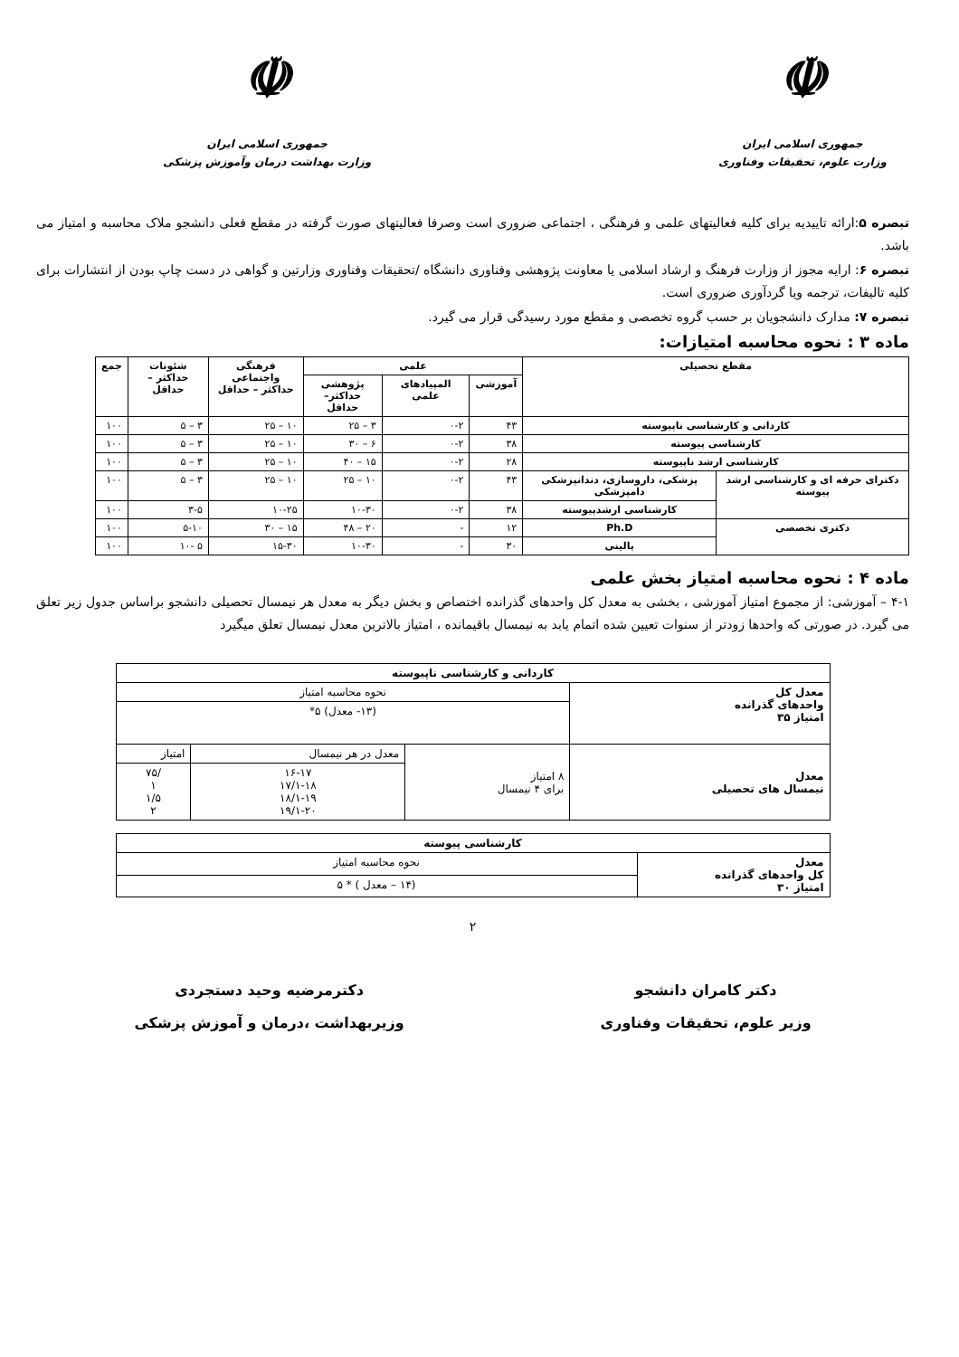☫
جمهوری اسلامی ایران
وزارت علوم، تحقیقات وفناوری
☫
جمهوری اسلامی ایران
وزارت بهداشت درمان وآموزش پزشکی
تبصره ۵:ارائه تاییدیه برای کلیه فعالیتهای علمی و فرهنگی ، اجتماعی ضروری است وصرفا فعالیتهای صورت گرفته در مقطع فعلی دانشجو ملاک محاسبه و امتیاز می باشد.
تبصره ۶: ارایه مجوز از وزارت فرهنگ و ارشاد اسلامی یا معاونت پژوهشی وفناوری دانشگاه /تحقیقات وفناوری وزارتین و گواهی در دست چاپ بودن از انتشارات برای کلیه تالیفات، ترجمه ویا گردآوری ضروری است.
تبصره ۷: مدارک دانشجویان بر حسب گروه تخصصی و مقطع مورد رسیدگی قرار می گیرد.
ماده ۳ : نحوه محاسبه امتیازات:
| مقطع تحصیلی | | علمی | | | فرهنگی واجتماعی حداکثر – حداقل | شئونات حداکثر – حداقل | جمع |
| --- | --- | --- | --- | --- | --- | --- | --- |
| | | آموزشی | المپیادهای علمی | پژوهشی حداکثر– حداقل | | | |
| کاردانی و کارشناسی ناپیوسته | | ۴۳ | ۰-۲ | ۳ – ۲۵ | ۱۰ – ۲۵ | ۳ – ۵ | ۱۰۰ |
| کارشناسی پیوسته | | ۳۸ | ۰-۲ | ۶ – ۳۰ | ۱۰ – ۲۵ | ۳ – ۵ | ۱۰۰ |
| کارشناسی ارشد ناپیوسته | | ۲۸ | ۰-۲ | ۱۵ – ۴۰ | ۱۰ – ۲۵ | ۳ – ۵ | ۱۰۰ |
| دکترای حرفه ای و کارشناسی ارشد پیوسته | پزشکی، داروسازی، دندانپزشکی دامپزشکی | ۴۳ | ۰-۲ | ۱۰ – ۲۵ | ۱۰ – ۲۵ | ۳ – ۵ | ۱۰۰ |
| | کارشناسی ارشدپیوسته | ۳۸ | ۰-۲ | ۱۰-۳۰ | ۱۰-۲۵ | ۳-۵ | ۱۰۰ |
| دکتری تخصصی | Ph.D | ۱۲ | - | ۲۰ – ۴۸ | ۱۵ – ۳۰ | ۵-۱۰ | ۱۰۰ |
| | بالینی | ۳۰ | - | ۱۰-۳۰ | ۱۵-۳۰ | ۵ -۱۰ | ۱۰۰ |
ماده ۴ : نحوه محاسبه امتیاز بخش علمی
۴-۱ – آموزشی: از مجموع امتیاز آموزشی ، بخشی به معدل کل واحدهای گذرانده اختصاص و بخش دیگر به معدل هر نیمسال تحصیلی دانشجو براساس جدول زیر تعلق می گیرد. در صورتی که واحدها زودتر از سنوات تعیین شده اتمام یابد به نیمسال باقیمانده ، امتیاز بالاترین معدل نیمسال تعلق میگیرد
| کاردانی و کارشناسی ناپیوسته | | | |
| --- | --- | --- | --- |
| معدل کل واحدهای گذرانده امتیاز ۳۵ | نحوه محاسبه امتیاز | | |
| | (۱۳- معدل) ۵* | | |
| معدل نیمسال های تحصیلی | ۸ امتیاز برای ۴ نیمسال | معدل در هر نیمسال | امتیاز |
| | | ۱۶-۱۷ ۱۷/۱-۱۸ ۱۸/۱-۱۹ ۱۹/۱-۲۰ | /۷۵ ۱ ۱/۵ ۲ |
| کارشناسی پیوسته | |
| --- | --- |
| معدل کل واحدهای گذرانده امتیاز ۳۰ | نحوه محاسبه امتیاز |
| | (۱۴ – معدل ) * ۵ |
۲
دکتر کامران دانشجو
وزیر علوم، تحقیقات وفناوری
دکترمرضیه وحید دستجردی
وزیربهداشت ،درمان و آموزش پزشکی